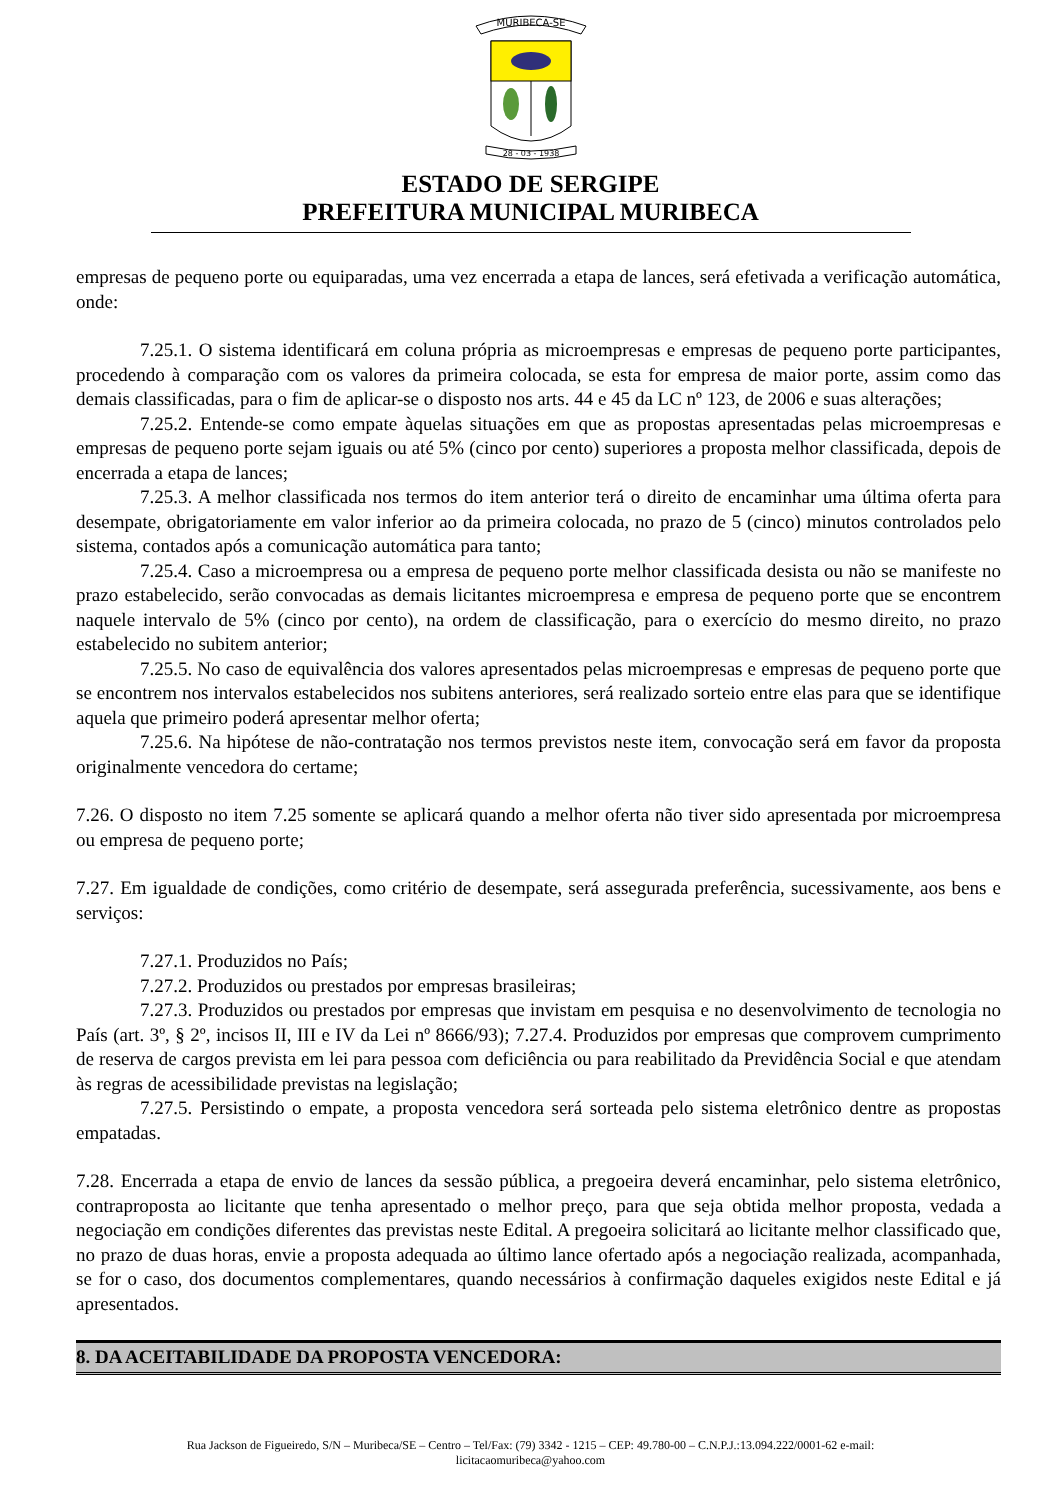MURIBECA-SE
28 - 03 - 1938
ESTADO DE SERGIPE
PREFEITURA MUNICIPAL MURIBECA
empresas de pequeno porte ou equiparadas, uma vez encerrada a etapa de lances, será efetivada a verificação automática, onde:
7.25.1. O sistema identificará em coluna própria as microempresas e empresas de pequeno porte participantes, procedendo à comparação com os valores da primeira colocada, se esta for empresa de maior porte, assim como das demais classificadas, para o fim de aplicar-se o disposto nos arts. 44 e 45 da LC nº 123, de 2006 e suas alterações;
7.25.2. Entende-se como empate àquelas situações em que as propostas apresentadas pelas microempresas e empresas de pequeno porte sejam iguais ou até 5% (cinco por cento) superiores a proposta melhor classificada, depois de encerrada a etapa de lances;
7.25.3. A melhor classificada nos termos do item anterior terá o direito de encaminhar uma última oferta para desempate, obrigatoriamente em valor inferior ao da primeira colocada, no prazo de 5 (cinco) minutos controlados pelo sistema, contados após a comunicação automática para tanto;
7.25.4. Caso a microempresa ou a empresa de pequeno porte melhor classificada desista ou não se manifeste no prazo estabelecido, serão convocadas as demais licitantes microempresa e empresa de pequeno porte que se encontrem naquele intervalo de 5% (cinco por cento), na ordem de classificação, para o exercício do mesmo direito, no prazo estabelecido no subitem anterior;
7.25.5. No caso de equivalência dos valores apresentados pelas microempresas e empresas de pequeno porte que se encontrem nos intervalos estabelecidos nos subitens anteriores, será realizado sorteio entre elas para que se identifique aquela que primeiro poderá apresentar melhor oferta;
7.25.6. Na hipótese de não-contratação nos termos previstos neste item, convocação será em favor da proposta originalmente vencedora do certame;
7.26. O disposto no item 7.25 somente se aplicará quando a melhor oferta não tiver sido apresentada por microempresa ou empresa de pequeno porte;
7.27. Em igualdade de condições, como critério de desempate, será assegurada preferência, sucessivamente, aos bens e serviços:
7.27.1. Produzidos no País;
7.27.2. Produzidos ou prestados por empresas brasileiras;
7.27.3. Produzidos ou prestados por empresas que invistam em pesquisa e no desenvolvimento de tecnologia no País (art. 3º, § 2º, incisos II, III e IV da Lei nº 8666/93); 7.27.4. Produzidos por empresas que comprovem cumprimento de reserva de cargos prevista em lei para pessoa com deficiência ou para reabilitado da Previdência Social e que atendam às regras de acessibilidade previstas na legislação;
7.27.5. Persistindo o empate, a proposta vencedora será sorteada pelo sistema eletrônico dentre as propostas empatadas.
7.28. Encerrada a etapa de envio de lances da sessão pública, a pregoeira deverá encaminhar, pelo sistema eletrônico, contraproposta ao licitante que tenha apresentado o melhor preço, para que seja obtida melhor proposta, vedada a negociação em condições diferentes das previstas neste Edital. A pregoeira solicitará ao licitante melhor classificado que, no prazo de duas horas, envie a proposta adequada ao último lance ofertado após a negociação realizada, acompanhada, se for o caso, dos documentos complementares, quando necessários à confirmação daqueles exigidos neste Edital e já apresentados.
8. DA ACEITABILIDADE DA PROPOSTA VENCEDORA:
Rua Jackson de Figueiredo, S/N – Muribeca/SE – Centro – Tel/Fax: (79) 3342 - 1215 – CEP: 49.780-00 – C.N.P.J.:13.094.222/0001-62 e-mail:
licitacaomuribeca@yahoo.com